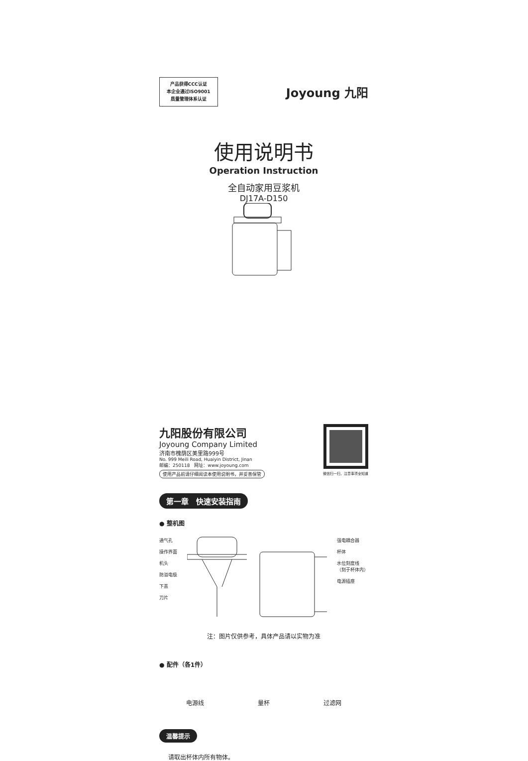产品获得CCC认证
本企业通过ISO9001
质量管理体系认证
Joyoung 九阳
使用说明书
Operation Instruction
全自动家用豆浆机
DJ17A-D150
九阳股份有限公司
Joyoung Company Limited
济南市槐荫区美里路999号
No. 999 Meili Road, Huaiyin District, Jinan
邮编：250118　网址：www.joyoung.com
使用产品前请仔细阅读本使用说明书，并妥善保管
微信扫一扫，注意事项全知道
第一章　快速安装指南
● 整机图
通气孔
操作界面
机头
防溢电极
下盖
刀片
强电耦合器
杯体
水位刻度线
（刻于杯体内）
电源插座
注：图片仅供参考，具体产品请以实物为准
● 配件（各1件）
电源线 量杯 过滤网
温馨提示
请取出杯体内所有物体。